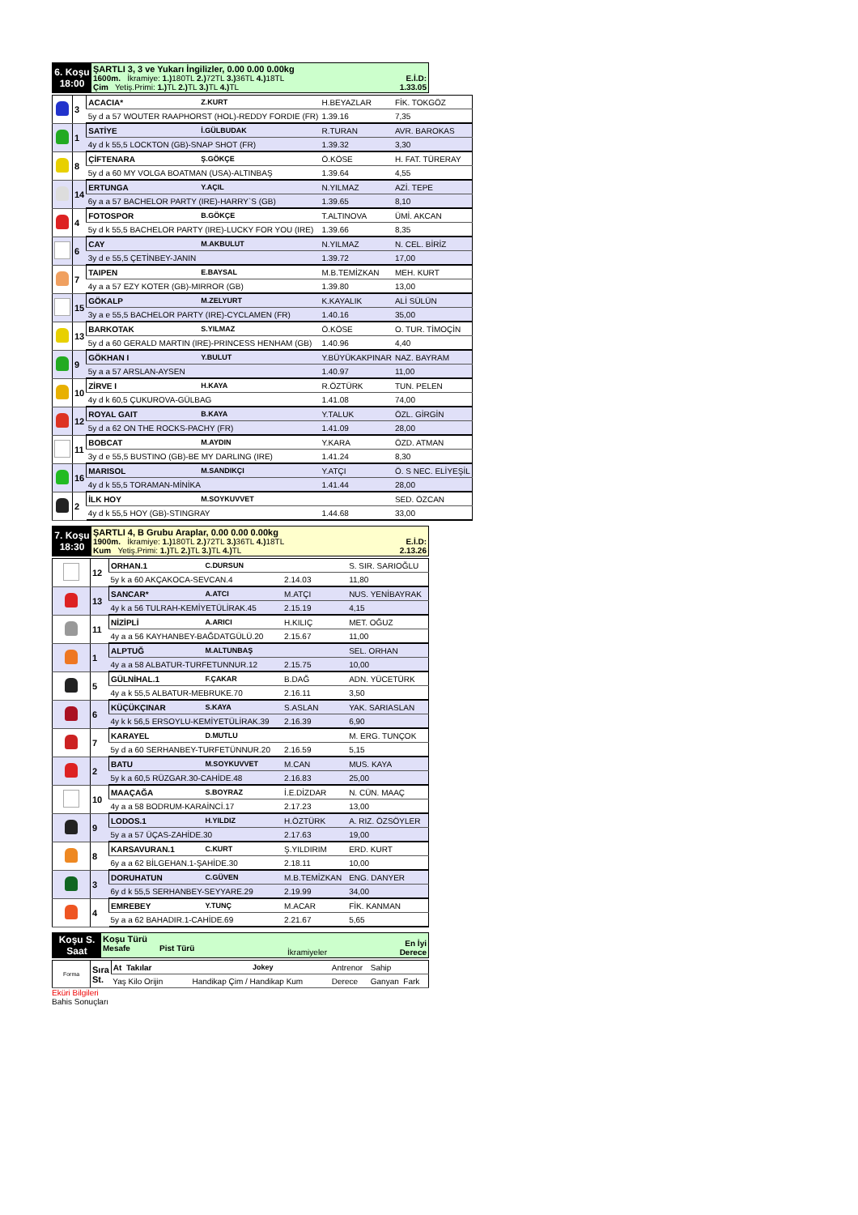| 6. Koşu 18:00 | ŞARTLI 3, 3 ve Yukarı İngilizler, 0.00 0.00 0.00kg 1600m. İkramiye: 1.) 180TL 2.) 72TL 3.) 36TL 4.) 18TL Çim Yetiş.Primi: 1.) TL 2.) TL 3.) TL 4.) TL | E.İ.D: 1.33.05 |
| | 3 | ACACIA* | Z.KURT | H.BEYAZLAR | FİK. TOKGÖZ |
| | | 5y d a 57 WOUTER RAAPHORST (HOL)-REDDY FORDIE (FR) | | 1.39.16 | 7,35 |
| | 1 | SATİYE | İ.GÜLBUDAK | R.TURAN | AVR. BAROKAS |
| | | 4y d k 55,5 LOCKTON (GB)-SNAP SHOT (FR) | | 1.39.32 | 3,30 |
| | 8 | ÇİFTENARA | Ş.GÖKÇE | Ö.KÖSE | H. FAT. TÜRERAY |
| | | 5y d a 60 MY VOLGA BOATMAN (USA)-ALTINBAŞ | | 1.39.64 | 4,55 |
| | 14 | ERTUNGA | Y.AÇIL | N.YILMAZ | AZİ. TEPE |
| | | 6y a a 57 BACHELOR PARTY (IRE)-HARRY`S (GB) | | 1.39.65 | 8,10 |
| | 4 | FOTOSPOR | B.GÖKÇE | T.ALTINOVA | ÜMİ. AKCAN |
| | | 5y d k 55,5 BACHELOR PARTY (IRE)-LUCKY FOR YOU (IRE) | | 1.39.66 | 8,35 |
| | 6 | CAY | M.AKBULUT | N.YILMAZ | N. CEL. BİRİZ |
| | | 3y d e 55,5 ÇETİNBEY-JANIN | | 1.39.72 | 17,00 |
| | 7 | TAIPEN | E.BAYSAL | M.B.TEMİZKAN | MEH. KURT |
| | | 4y a a 57 EZY KOTER (GB)-MIRROR (GB) | | 1.39.80 | 13,00 |
| | 15 | GÖKALP | M.ZELYURT | K.KAYALIK | ALİ SÜLÜN |
| | | 3y a e 55,5 BACHELOR PARTY (IRE)-CYCLAMEN (FR) | | 1.40.16 | 35,00 |
| | 13 | BARKOTAK | S.YILMAZ | Ö.KÖSE | O. TUR. TİMOÇİN |
| | | 5y d a 60 GERALD MARTIN (IRE)-PRINCESS HENHAM (GB) | | 1.40.96 | 4,40 |
| | 9 | GÖKHAN I | Y.BULUT | Y.BÜYÜKAKPINAR | NAZ. BAYRAM |
| | | 5y a a 57 ARSLAN-AYSEN | | 1.40.97 | 11,00 |
| | 10 | ZİRVE I | H.KAYA | R.ÖZTÜRK | TUN. PELEN |
| | | 4y d k 60,5 ÇUKUROVA-GÜLBAG | | 1.41.08 | 74,00 |
| | 12 | ROYAL GAIT | B.KAYA | Y.TALUK | ÖZL. GİRGİN |
| | | 5y d a 62 ON THE ROCKS-PACHY (FR) | | 1.41.09 | 28,00 |
| | 11 | BOBCAT | M.AYDIN | Y.KARA | ÖZD. ATMAN |
| | | 3y d e 55,5 BUSTINO (GB)-BE MY DARLING (IRE) | | 1.41.24 | 8,30 |
| | 16 | MARISOL | M.SANDIKÇI | Y.ATÇI | Ö. S NEC. ELİYEŞİL |
| | | 4y d k 55,5 TORAMAN-MİNİKA | | 1.41.44 | 28,00 |
| | 2 | İLK HOY | M.SOYKUVVET | | SED. ÖZCAN |
| | | 4y d k 55,5 HOY (GB)-STINGRAY | | 1.44.68 | 33,00 |
| 7. Koşu 18:30 | ŞARTLI 4, B Grubu Araplar, 0.00 0.00 0.00kg 1900m. İkramiye: 1.) 180TL 2.) 72TL 3.) 36TL 4.) 18TL Kum Yetiş.Primi: 1.) TL 2.) TL 3.) TL 4.) TL | E.İ.D: 2.13.26 |
| | 12 | ORHAN.1 | C.DURSUN | | S. SIR. SARIOĞLU |
| | | 5y k a 60 AKÇAKOCA-SEVCAN.4 | | 2.14.03 | 11,80 |
| | 13 | SANCAR* | A.ATCI | M.ATÇI | NUS. YENİBAYRAK |
| | | 4y k a 56 TULRAH-KEMİYETÜLİRAK.45 | | 2.15.19 | 4,15 |
| | 11 | NİZİPLİ | A.ARICI | H.KILIÇ | MET. OĞUZ |
| | | 4y a a 56 KAYHANBEY-BAĞDATGÜLÜ.20 | | 2.15.67 | 11,00 |
| | 1 | ALPTUĞ | M.ALTUNBAŞ | | SEL. ORHAN |
| | | 4y a a 58 ALBATUR-TURFETUNNUR.12 | | 2.15.75 | 10,00 |
| | 5 | GÜLNİHAL.1 | F.ÇAKAR | B.DAĞ | ADN. YÜCETÜRK |
| | | 4y a k 55,5 ALBATUR-MEBRUKE.70 | | 2.16.11 | 3,50 |
| | 6 | KÜÇÜKÇINAR | S.KAYA | S.ASLAN | YAK. SARIASLAN |
| | | 4y k k 56,5 ERSOYLU-KEMİYETÜLİRAK.39 | | 2.16.39 | 6,90 |
| | 7 | KARAYEL | D.MUTLU | | M. ERG. TUNÇOK |
| | | 5y d a 60 SERHANBEY-TURFETÜNNUR.20 | | 2.16.59 | 5,15 |
| | 2 | BATU | M.SOYKUVVET | M.CAN | MUS. KAYA |
| | | 5y k a 60,5 RÜZGAR.30-CAHİDE.48 | | 2.16.83 | 25,00 |
| | 10 | MAAÇAĞA | S.BOYRAZ | İ.E.DİZDAR | N. CÜN. MAAÇ |
| | | 4y a a 58 BODRUM-KARAİNCİ.17 | | 2.17.23 | 13,00 |
| | 9 | LODOS.1 | H.YILDIZ | H.ÖZTÜRK | A. RIZ. ÖZSÖYLER |
| | | 5y a a 57 ÜÇAS-ZAHİDE.30 | | 2.17.63 | 19,00 |
| | 8 | KARSAVURAN.1 | C.KURT | Ş.YILDIRIM | ERD. KURT |
| | | 6y a a 62 BİLGEHAN.1-ŞAHİDE.30 | | 2.18.11 | 10,00 |
| | 3 | DORUHATUN | C.GÜVEN | M.B.TEMİZKAN | ENG. DANYER |
| | | 6y d k 55,5 SERHANBEY-SEYYARE.29 | | 2.19.99 | 34,00 |
| | 4 | EMREBEY | Y.TUNÇ | M.ACAR | FİK. KANMAN |
| | | 5y a a 62 BAHADIR.1-CAHİDE.69 | | 2.21.67 | 5,65 |
| Koşu S. Saat | Koşu Türü Mesafe Pist Türü | İkramiyeler | En İyi Derece |
| Forma | Sıra St. | At Takılar | Jokey | Antrenor | Sahip |
| | | Yaş Kilo Orijin Handikap Çim / Handikap Kum | | Derece | Ganyan Fark |
Eküri Bilgileri
Bahis Sonuçları